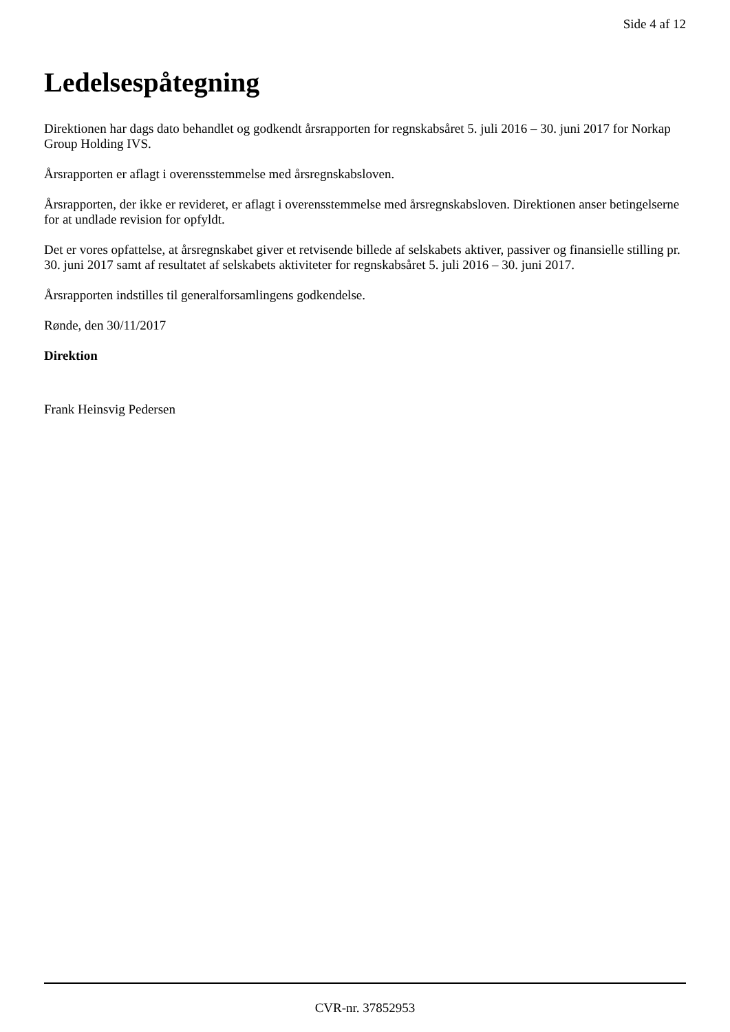Side 4 af 12
Ledelsespåtegning
Direktionen har dags dato behandlet og godkendt årsrapporten for regnskabsåret 5. juli 2016 – 30. juni 2017 for Norkap Group Holding IVS.
Årsrapporten er aflagt i overensstemmelse med årsregnskabsloven.
Årsrapporten, der ikke er revideret, er aflagt i overensstemmelse med årsregnskabsloven. Direktionen anser betingelserne for at undlade revision for opfyldt.
Det er vores opfattelse, at årsregnskabet giver et retvisende billede af selskabets aktiver, passiver og finansielle stilling pr. 30. juni 2017 samt af resultatet af selskabets aktiviteter for regnskabsåret 5. juli 2016 – 30. juni 2017.
Årsrapporten indstilles til generalforsamlingens godkendelse.
Rønde, den 30/11/2017
Direktion
Frank Heinsvig Pedersen
CVR-nr. 37852953